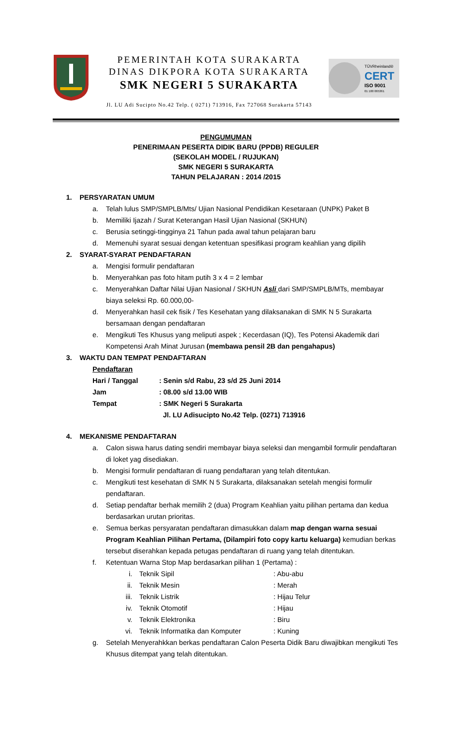PEMERINTAH KOTA SURAKARTA
DINAS DIKPORA KOTA SURAKARTA
SMK NEGERI 5 SURAKARTA
Jl. LU Adi Sucipto No.42 Telp. ( 0271) 713916, Fax 727068 Surakarta 57143
TÜVRheinland®
CERT
ISO 9001
01 100 065361
PENGUMUMAN
PENERIMAAN PESERTA DIDIK BARU (PPDB) REGULER
(SEKOLAH MODEL / RUJUKAN)
SMK NEGERI 5 SURAKARTA
TAHUN PELAJARAN : 2014 /2015
1. PERSYARATAN UMUM
a. Telah lulus SMP/SMPLB/Mts/ Ujian Nasional Pendidikan Kesetaraan (UNPK) Paket B
b. Memiliki Ijazah / Surat Keterangan Hasil Ujian Nasional (SKHUN)
c. Berusia setinggi-tingginya 21 Tahun pada awal tahun pelajaran baru
d. Memenuhi syarat sesuai dengan ketentuan spesifikasi program keahlian yang dipilih
2. SYARAT-SYARAT PENDAFTARAN
a. Mengisi formulir pendaftaran
b. Menyerahkan pas foto hitam putih 3 x 4 = 2 lembar
c. Menyerahkan Daftar Nilai Ujian Nasional / SKHUN Asli dari SMP/SMPLB/MTs, membayar biaya seleksi Rp. 60.000,00-
d. Menyerahkan hasil cek fisik / Tes Kesehatan yang dilaksanakan di SMK N 5 Surakarta bersamaan dengan pendaftaran
e. Mengikuti Tes Khusus yang meliputi aspek ; Kecerdasan (IQ), Tes Potensi Akademik dari Kompetensi Arah Minat Jurusan (membawa pensil 2B dan pengahapus)
3. WAKTU DAN TEMPAT PENDAFTARAN
Pendaftaran
Hari / Tanggal: Senin s/d Rabu, 23 s/d 25 Juni 2014
Jam: 08.00 s/d 13.00 WIB
Tempat: SMK Negeri 5 Surakarta
Jl. LU Adisucipto No.42 Telp. (0271) 713916
4. MEKANISME PENDAFTARAN
a. Calon siswa harus dating sendiri membayar biaya seleksi dan mengambil formulir pendaftaran di loket yag disediakan.
b. Mengisi formulir pendaftaran di ruang pendaftaran yang telah ditentukan.
c. Mengikuti test kesehatan di SMK N 5 Surakarta, dilaksanakan setelah mengisi formulir pendaftaran.
d. Setiap pendaftar berhak memilih 2 (dua) Program Keahlian yaitu pilihan pertama dan kedua berdasarkan urutan prioritas.
e. Semua berkas persyaratan pendaftaran dimasukkan dalam map dengan warna sesuai Program Keahlian Pilihan Pertama, (Dilampiri foto copy kartu keluarga) kemudian berkas tersebut diserahkan kepada petugas pendaftaran di ruang yang telah ditentukan.
f. Ketentuan Warna Stop Map berdasarkan pilihan 1 (Pertama) :
i. Teknik Sipil: Abu-abu
ii. Teknik Mesin: Merah
iii. Teknik Listrik: Hijau Telur
iv. Teknik Otomotif: Hijau
v. Teknik Elektronika: Biru
vi. Teknik Informatika dan Komputer: Kuning
g. Setelah Menyerahkkan berkas pendaftaran Calon Peserta Didik Baru diwajibkan mengikuti Tes Khusus ditempat yang telah ditentukan.